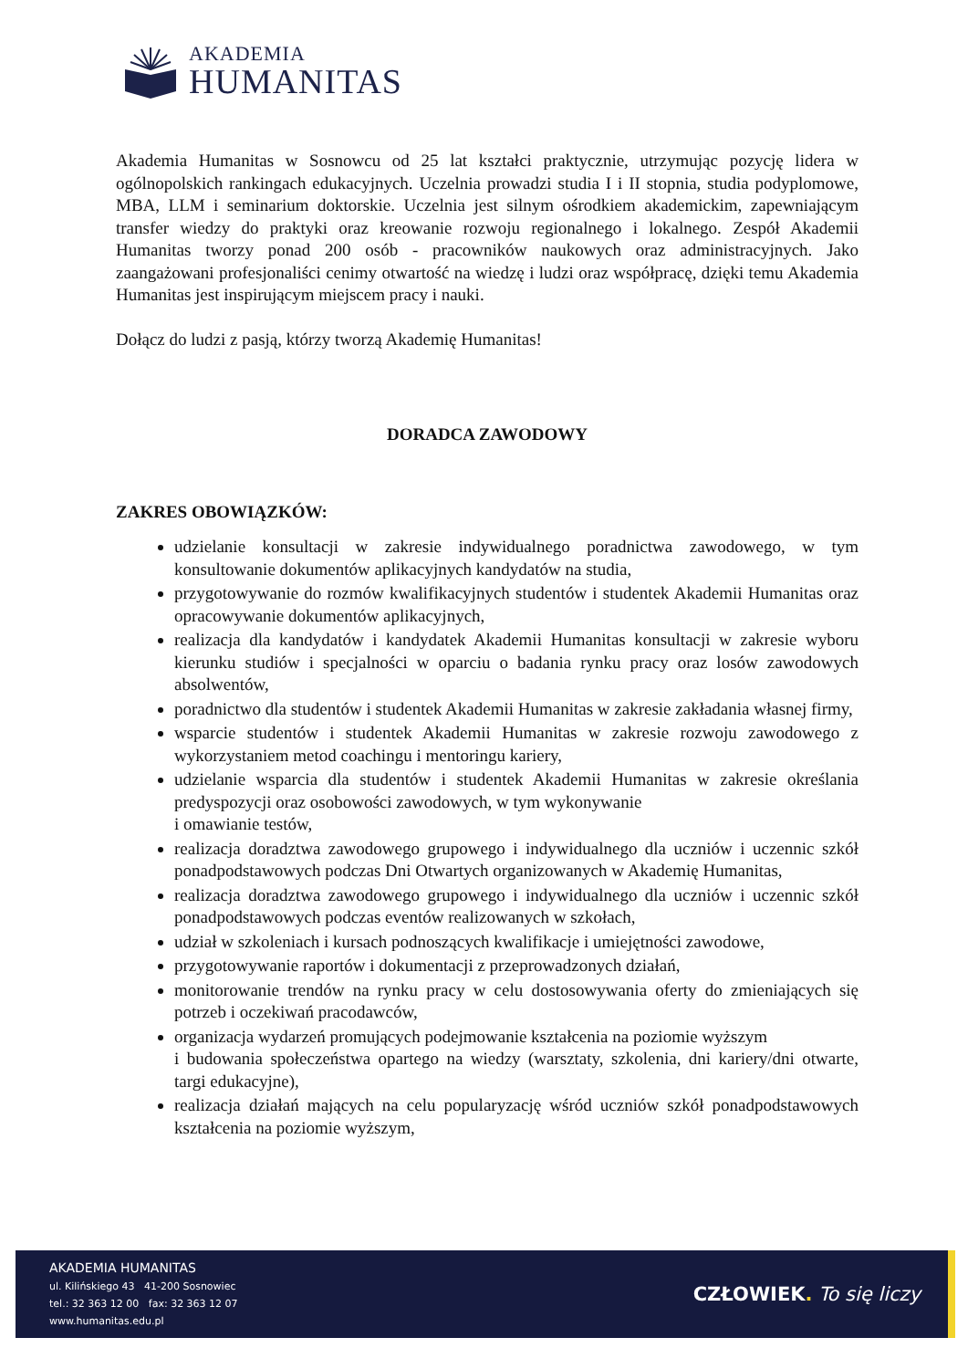AKADEMIA
HUMANITAS
Akademia Humanitas w Sosnowcu od 25 lat kształci praktycznie, utrzymując pozycję lidera w ogólnopolskich rankingach edukacyjnych. Uczelnia prowadzi studia I i II stopnia, studia podyplomowe, MBA, LLM i seminarium doktorskie. Uczelnia jest silnym ośrodkiem akademickim, zapewniającym transfer wiedzy do praktyki oraz kreowanie rozwoju regionalnego i lokalnego. Zespół Akademii Humanitas tworzy ponad 200 osób - pracowników naukowych oraz administracyjnych. Jako zaangażowani profesjonaliści cenimy otwartość na wiedzę i ludzi oraz współpracę, dzięki temu Akademia Humanitas jest inspirującym miejscem pracy i nauki.
Dołącz do ludzi z pasją, którzy tworzą Akademię Humanitas!
DORADCA ZAWODOWY
ZAKRES OBOWIĄZKÓW:
udzielanie konsultacji w zakresie indywidualnego poradnictwa zawodowego, w tym konsultowanie dokumentów aplikacyjnych kandydatów na studia,
przygotowywanie do rozmów kwalifikacyjnych studentów i studentek Akademii Humanitas oraz opracowywanie dokumentów aplikacyjnych,
realizacja dla kandydatów i kandydatek Akademii Humanitas konsultacji w zakresie wyboru kierunku studiów i specjalności w oparciu o badania rynku pracy oraz losów zawodowych absolwentów,
poradnictwo dla studentów i studentek Akademii Humanitas w zakresie zakładania własnej firmy,
wsparcie studentów i studentek Akademii Humanitas w zakresie rozwoju zawodowego z wykorzystaniem metod coachingu i mentoringu kariery,
udzielanie wsparcia dla studentów i studentek Akademii Humanitas w zakresie określania predyspozycji oraz osobowości zawodowych, w tym wykonywanie
i omawianie testów,
realizacja doradztwa zawodowego grupowego i indywidualnego dla uczniów i uczennic szkół ponadpodstawowych podczas Dni Otwartych organizowanych w Akademię Humanitas,
realizacja doradztwa zawodowego grupowego i indywidualnego dla uczniów i uczennic szkół ponadpodstawowych podczas eventów realizowanych w szkołach,
udział w szkoleniach i kursach podnoszących kwalifikacje i umiejętności zawodowe,
przygotowywanie raportów i dokumentacji z przeprowadzonych działań,
monitorowanie trendów na rynku pracy w celu dostosowywania oferty do zmieniających się potrzeb i oczekiwań pracodawców,
organizacja wydarzeń promujących podejmowanie kształcenia na poziomie wyższym
i budowania społeczeństwa opartego na wiedzy (warsztaty, szkolenia, dni kariery/dni otwarte, targi edukacyjne),
realizacja działań mających na celu popularyzację wśród uczniów szkół ponadpodstawowych kształcenia na poziomie wyższym,
AKADEMIA HUMANITAS
ul. Kilińskiego 43 41-200 Sosnowiec
tel.: 32 363 12 00 fax: 32 363 12 07
www.humanitas.edu.pl
CZŁOWIEK. To się liczy